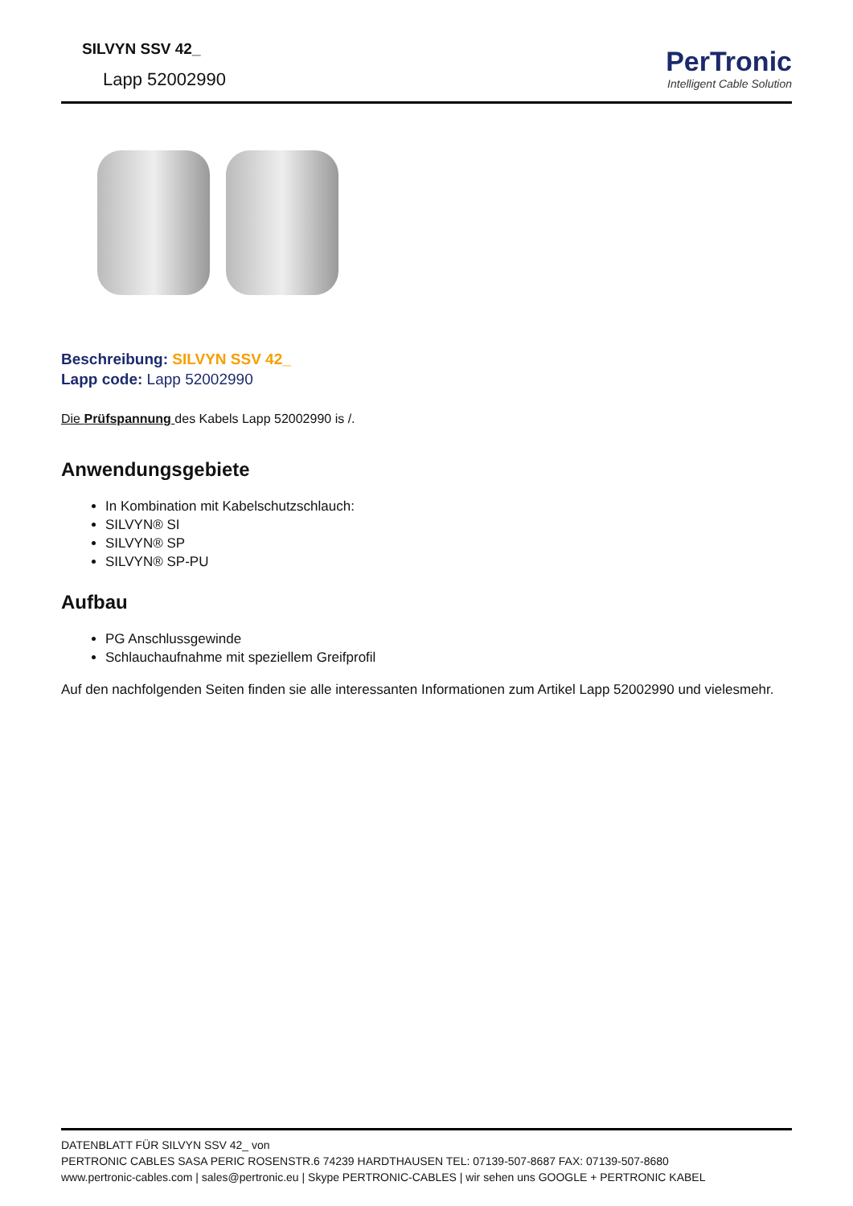SILVYN SSV 42_
Lapp 52002990
PerTronic
Intelligent Cable Solution
Beschreibung: SILVYN SSV 42_
Lapp code: Lapp 52002990
Die Prüfspannung des Kabels Lapp 52002990 is /.
Anwendungsgebiete
In Kombination mit Kabelschutzschlauch:
SILVYN® SI
SILVYN® SP
SILVYN® SP-PU
Aufbau
PG Anschlussgewinde
Schlauchaufnahme mit speziellem Greifprofil
Auf den nachfolgenden Seiten finden sie alle interessanten Informationen zum Artikel Lapp 52002990 und vielesmehr.
DATENBLATT FÜR SILVYN SSV 42_ von
PERTRONIC CABLES SASA PERIC ROSENSTR.6 74239 HARDTHAUSEN TEL: 07139-507-8687 FAX: 07139-507-8680
www.pertronic-cables.com | sales@pertronic.eu | Skype PERTRONIC-CABLES | wir sehen uns GOOGLE + PERTRONIC KABEL